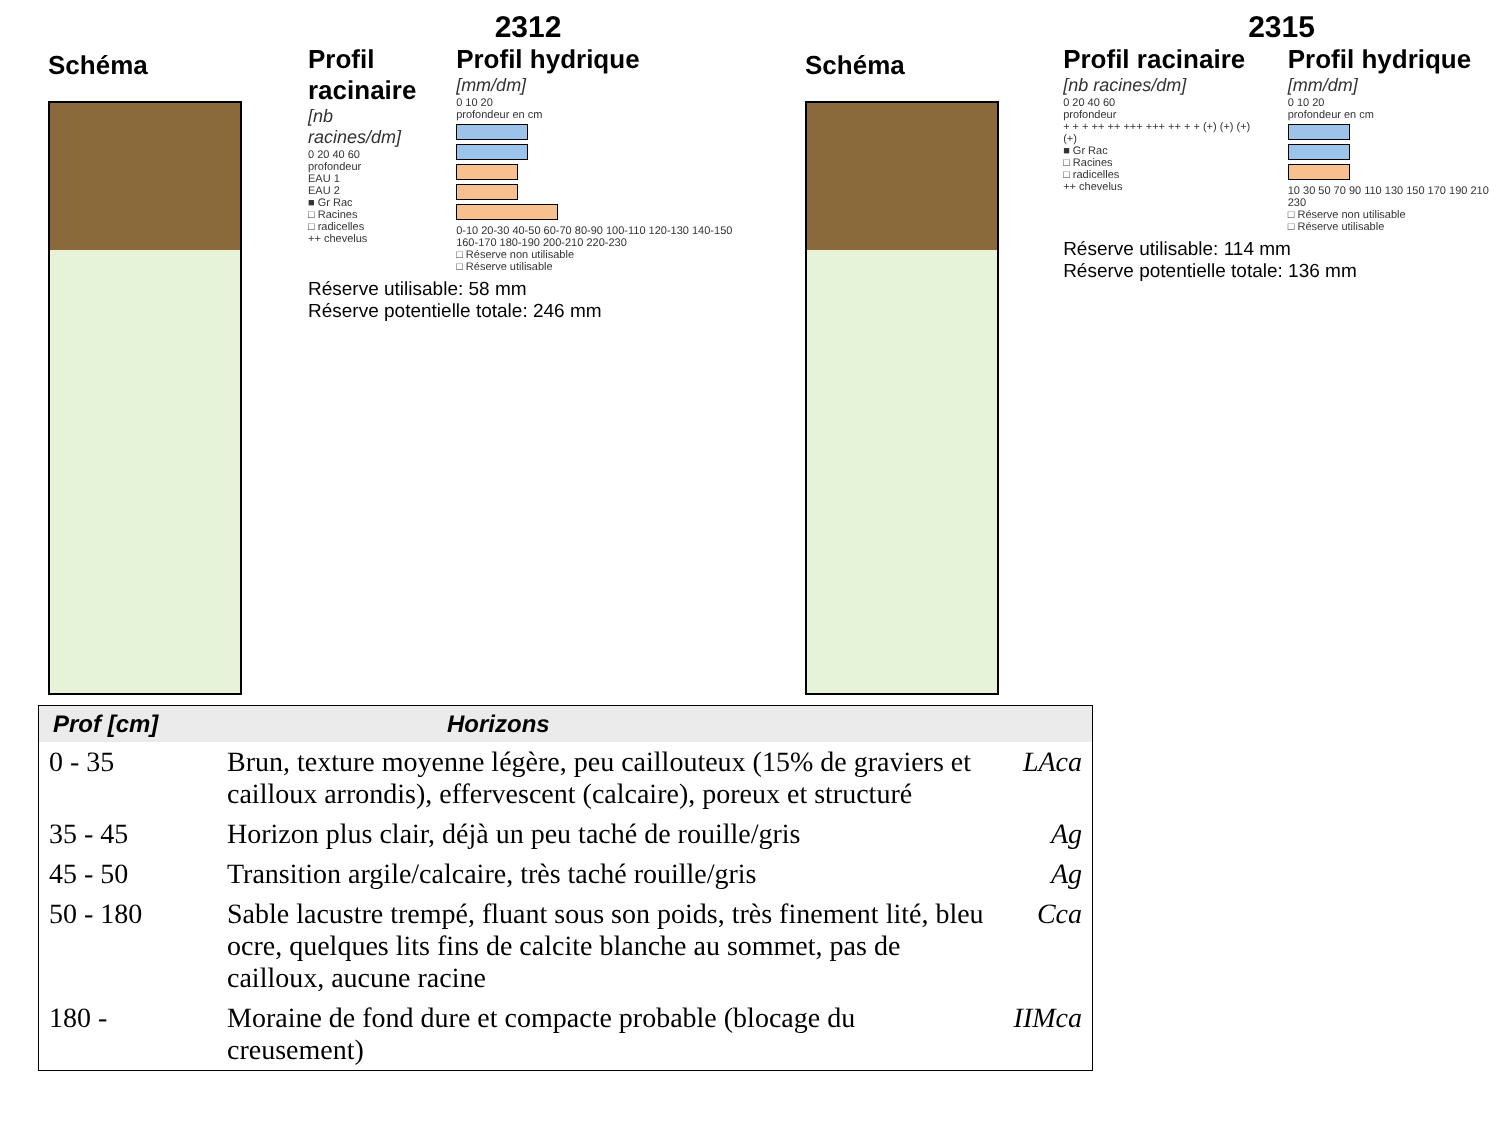Schéma
2312
Profil racinaire
[nb racines/dm]
0 20 40 60
profondeur
EAU 1
EAU 2
■ Gr Rac
□ Racines
□ radicelles
++ chevelus
Profil hydrique
[mm/dm]
0 10 20
profondeur en cm
0-10 20-30 40-50 60-70 80-90 100-110 120-130 140-150 160-170 180-190 200-210 220-230
□ Réserve non utilisable
□ Réserve utilisable
Réserve utilisable: 58 mm
Réserve potentielle totale: 246 mm
Schéma
2315
Profil racinaire
[nb racines/dm]
0 20 40 60
profondeur
+ + + ++ ++ +++ +++ ++ + + (+) (+) (+) (+)
■ Gr Rac
□ Racines
□ radicelles
++ chevelus
Profil hydrique
[mm/dm]
0 10 20
profondeur en cm
10 30 50 70 90 110 130 150 170 190 210 230
□ Réserve non utilisable
□ Réserve utilisable
Réserve utilisable: 114 mm
Réserve potentielle totale: 136 mm
| Prof [cm] | Horizons | |
| --- | --- | --- |
| 0 - 35 | Brun, texture moyenne légère, peu caillouteux (15% de graviers et cailloux arrondis), effervescent (calcaire), poreux et structuré | LAca |
| 35 - 45 | Horizon plus clair, déjà un peu taché de rouille/gris | Ag |
| 45 - 50 | Transition argile/calcaire, très taché rouille/gris | Ag |
| 50 - 180 | Sable lacustre trempé, fluant sous son poids, très finement lité, bleu ocre, quelques lits fins de calcite blanche au sommet, pas de cailloux, aucune racine | Cca |
| 180 - | Moraine de fond dure et compacte probable (blocage du creusement) | IIMca |